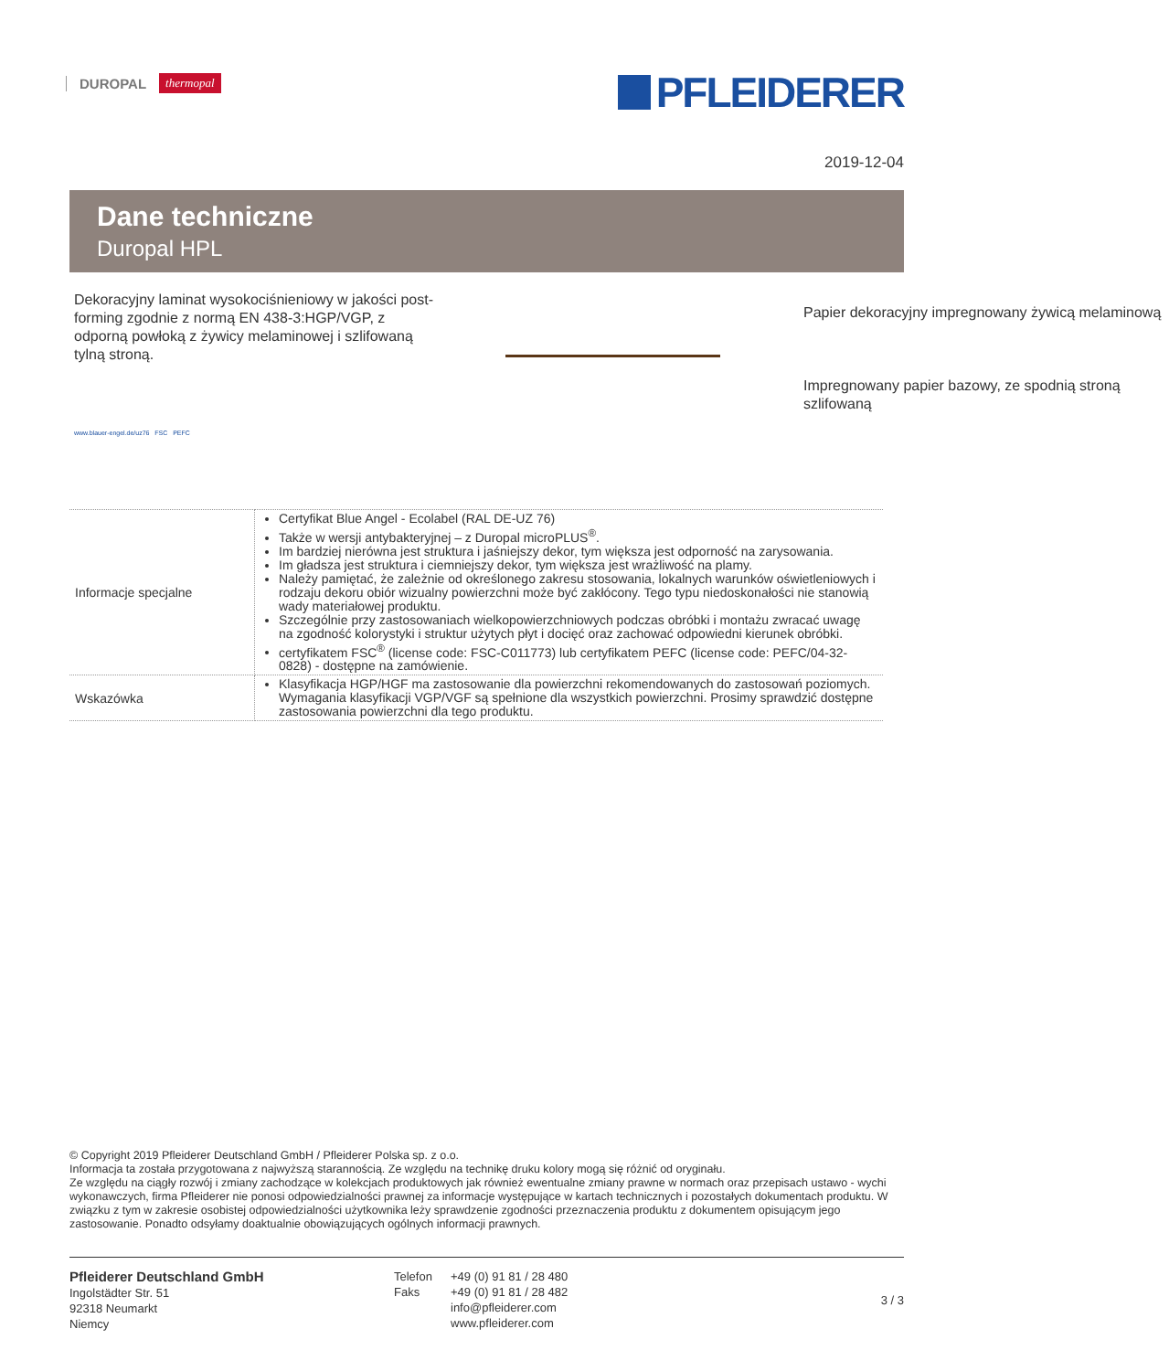DUROPAL thermopal PFLEIDERER
2019-12-04
Dane techniczne
Duropal HPL
Dekoracyjny laminat wysokociśnieniowy w jakości post-forming zgodnie z normą EN 438-3:HGP/VGP, z odporną powłoką z żywicy melaminowej i szlifowaną tylną stroną.
Papier dekoracyjny impregnowany żywicą melaminową
Impregnowany papier bazowy, ze spodnią stroną szlifowaną
www.blauer-engel.de/uz76 FSC PEFC
| Informacje specjalne | Certyfikat Blue Angel - Ecolabel (RAL DE-UZ 76) Także w wersji antybakteryjnej – z Duropal microPLUS<sup>®</sup>. Im bardziej nierówna jest struktura i jaśniejszy dekor, tym większa jest odporność na zarysowania. Im gładsza jest struktura i ciemniejszy dekor, tym większa jest wrażliwość na plamy. Należy pamiętać, że zależnie od określonego zakresu stosowania, lokalnych warunków oświetleniowych i rodzaju dekoru obiór wizualny powierzchni może być zakłócony. Tego typu niedoskonałości nie stanowią wady materiałowej produktu. Szczególnie przy zastosowaniach wielkopowierzchniowych podczas obróbki i montażu zwracać uwagę na zgodność kolorystyki i struktur użytych płyt i docięć oraz zachować odpowiedni kierunek obróbki. certyfikatem FSC<sup>®</sup> (license code: FSC-C011773) lub certyfikatem PEFC (license code: PEFC/04-32-0828) - dostępne na zamówienie. |
| Wskazówka | Klasyfikacja HGP/HGF ma zastosowanie dla powierzchni rekomendowanych do zastosowań poziomych. Wymagania klasyfikacji VGP/VGF są spełnione dla wszystkich powierzchni. Prosimy sprawdzić dostępne zastosowania powierzchni dla tego produktu. |
© Copyright 2019 Pfleiderer Deutschland GmbH / Pfleiderer Polska sp. z o.o.
Informacja ta została przygotowana z najwyższą starannością. Ze względu na technikę druku kolory mogą się różnić od oryginału.
Ze względu na ciągły rozwój i zmiany zachodzące w kolekcjach produktowych jak również ewentualne zmiany prawne w normach oraz przepisach ustawo - wychi wykonawczych, firma Pfleiderer nie ponosi odpowiedzialności prawnej za informacje występujące w kartach technicznych i pozostałych dokumentach produktu. W związku z tym w zakresie osobistej odpowiedzialności użytkownika leży sprawdzenie zgodności przeznaczenia produktu z dokumentem opisującym jego zastosowanie. Ponadto odsyłamy doaktualnie obowiązujących ogólnych informacji prawnych.
Pfleiderer Deutschland GmbH
Ingolstädter Str. 51
92318 Neumarkt
Niemcy
Telefon
Faks
+49 (0) 91 81 / 28 480
+49 (0) 91 81 / 28 482
info@pfleiderer.com
www.pfleiderer.com
3 / 3